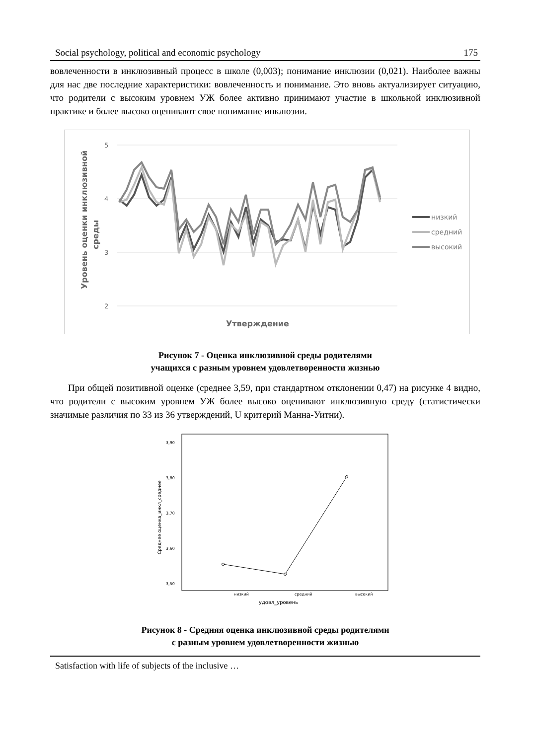Social psychology, political and economic psychology 175
вовлеченности в инклюзивный процесс в школе (0,003); понимание инклюзии (0,021). Наиболее важны для нас две последние характеристики: вовлеченность и понимание. Это вновь актуализирует ситуацию, что родители с высоким уровнем УЖ более активно принимают участие в школьной инклюзивной практике и более высоко оценивают свое понимание инклюзии.
5
4
3
2
Утверждение
Уровень оценки инклюзивной
среды
низкий
средний
высокий
Рисунок 7 - Оценка инклюзивной среды родителями
учащихся с разным уровнем удовлетворенности жизнью
При общей позитивной оценке (среднее 3,59, при стандартном отклонении 0,47) на рисунке 4 видно, что родители с высоким уровнем УЖ более высоко оценивают инклюзивную среду (статистически значимые различия по 33 из 36 утверждений, U критерий Манна-Уитни).
3,90
3,80
3,70
3,60
3,50
низкий
средний
высокий
удовл_уровень
Среднее оценка_инкл_среднее
Рисунок 8 - Средняя оценка инклюзивной среды родителями
с разным уровнем удовлетворенности жизнью
Satisfaction with life of subjects of the inclusive …